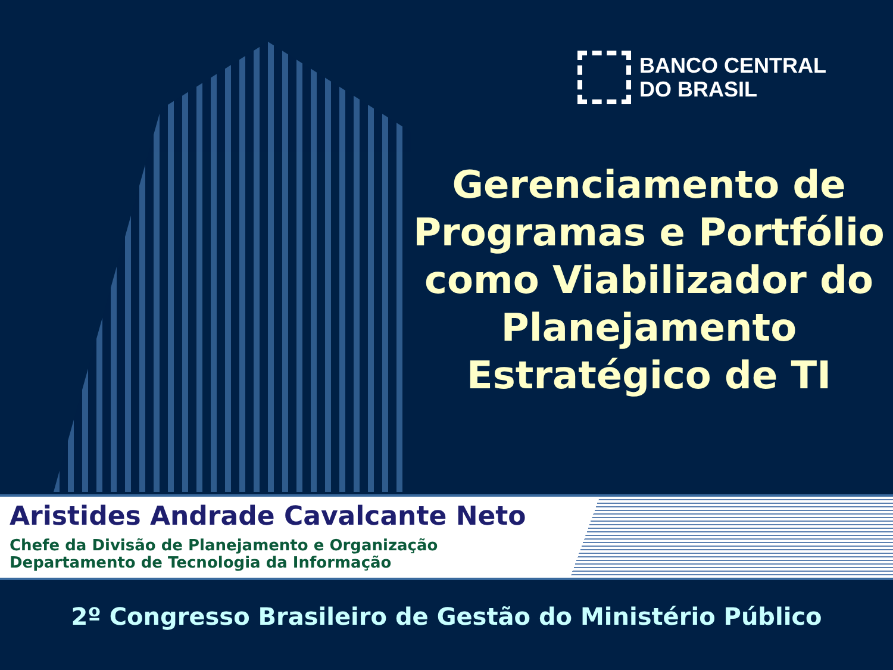BANCO CENTRAL
DO BRASIL
Gerenciamento de Programas e Portfólio como Viabilizador do Planejamento Estratégico de TI
Aristides Andrade Cavalcante Neto
Chefe da Divisão de Planejamento e Organização
Departamento de Tecnologia da Informação
2º Congresso Brasileiro de Gestão do Ministério Público